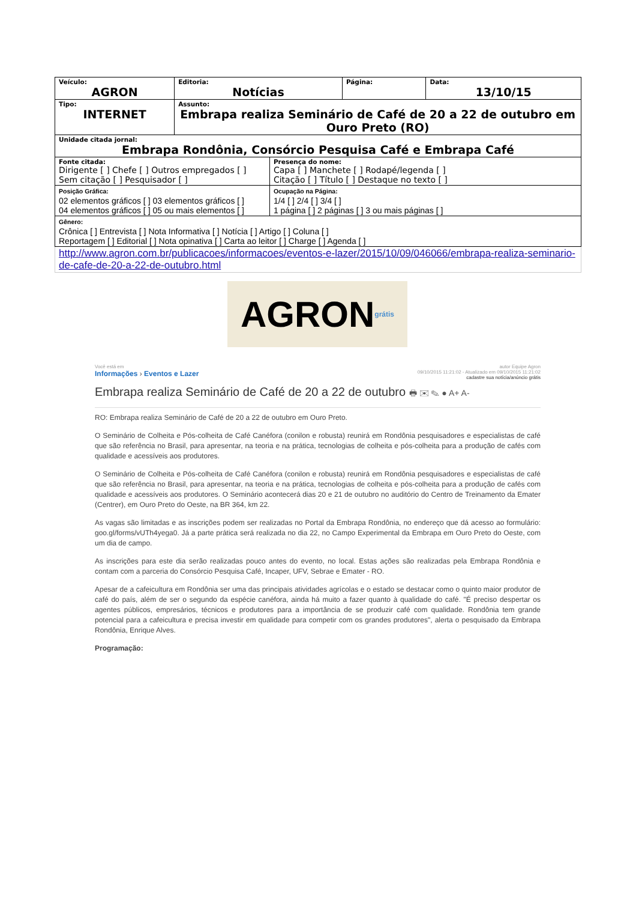| Veículo: AGRON | | Editoria: Notícias | | Página: | Data: 13/10/15 |
| Tipo: INTERNET | Assunto: Embrapa realiza Seminário de Café de 20 a 22 de outubro em Ouro Preto (RO) | | | | |
| Unidade citada jornal: Embrapa Rondônia, Consórcio Pesquisa Café e Embrapa Café | | | | | |
| Fonte citada: Dirigente [ ] Chefe [ ] Outros empregados [ ] Sem citação [ ] Pesquisador [ ] | | | Presença do nome: Capa [ ] Manchete [ ] Rodapé/legenda [ ] Citação [ ] Título [ ] Destaque no texto [ ] | | |
| Posição Gráfica: 02 elementos gráficos [ ] 03 elementos gráficos [ ] 04 elementos gráficos [ ] 05 ou mais elementos [ ] | | | Ocupação na Página: 1/4 [ ] 2/4 [ ] 3/4 [ ] 1 página [ ] 2 páginas [ ] 3 ou mais páginas [ ] | | |
| Gênero: Crônica [ ] Entrevista [ ] Nota Informativa [ ] Notícia [ ] Artigo [ ] Coluna [ ] Reportagem [ ] Editorial [ ] Nota opinativa [ ] Carta ao leitor [ ] Charge [ ] Agenda [ ] | | | | | |
| http://www.agron.com.br/publicacoes/informacoes/eventos-e-lazer/2015/10/09/046066/embrapa-realiza-seminario-de-cafe-de-20-a-22-de-outubro.html | | | | | |
AGRON grátis
Você está em
Informações › Eventos e Lazer
autor Equipe Agron
09/10/2015 11:21:02 - Atualizado em 09/10/2015 11:21:02
cadastre sua notícia/anúncio grátis
Embrapa realiza Seminário de Café de 20 a 22 de outubro 🖶 ✉ ✎ ● A+ A-
RO: Embrapa realiza Seminário de Café de 20 a 22 de outubro em Ouro Preto.
O Seminário de Colheita e Pós-colheita de Café Canéfora (conilon e robusta) reunirá em Rondônia pesquisadores e especialistas de café que são referência no Brasil, para apresentar, na teoria e na prática, tecnologias de colheita e pós-colheita para a produção de cafés com qualidade e acessíveis aos produtores.
O Seminário de Colheita e Pós-colheita de Café Canéfora (conilon e robusta) reunirá em Rondônia pesquisadores e especialistas de café que são referência no Brasil, para apresentar, na teoria e na prática, tecnologias de colheita e pós-colheita para a produção de cafés com qualidade e acessíveis aos produtores. O Seminário acontecerá dias 20 e 21 de outubro no auditório do Centro de Treinamento da Emater (Centrer), em Ouro Preto do Oeste, na BR 364, km 22.
As vagas são limitadas e as inscrições podem ser realizadas no Portal da Embrapa Rondônia, no endereço que dá acesso ao formulário: goo.gl/forms/vUTh4yega0. Já a parte prática será realizada no dia 22, no Campo Experimental da Embrapa em Ouro Preto do Oeste, com um dia de campo.
As inscrições para este dia serão realizadas pouco antes do evento, no local. Estas ações são realizadas pela Embrapa Rondônia e contam com a parceria do Consórcio Pesquisa Café, Incaper, UFV, Sebrae e Emater - RO.
Apesar de a cafeicultura em Rondônia ser uma das principais atividades agrícolas e o estado se destacar como o quinto maior produtor de café do país, além de ser o segundo da espécie canéfora, ainda há muito a fazer quanto à qualidade do café. "É preciso despertar os agentes públicos, empresários, técnicos e produtores para a importância de se produzir café com qualidade. Rondônia tem grande potencial para a cafeicultura e precisa investir em qualidade para competir com os grandes produtores", alerta o pesquisado da Embrapa Rondônia, Enrique Alves.
Programação: